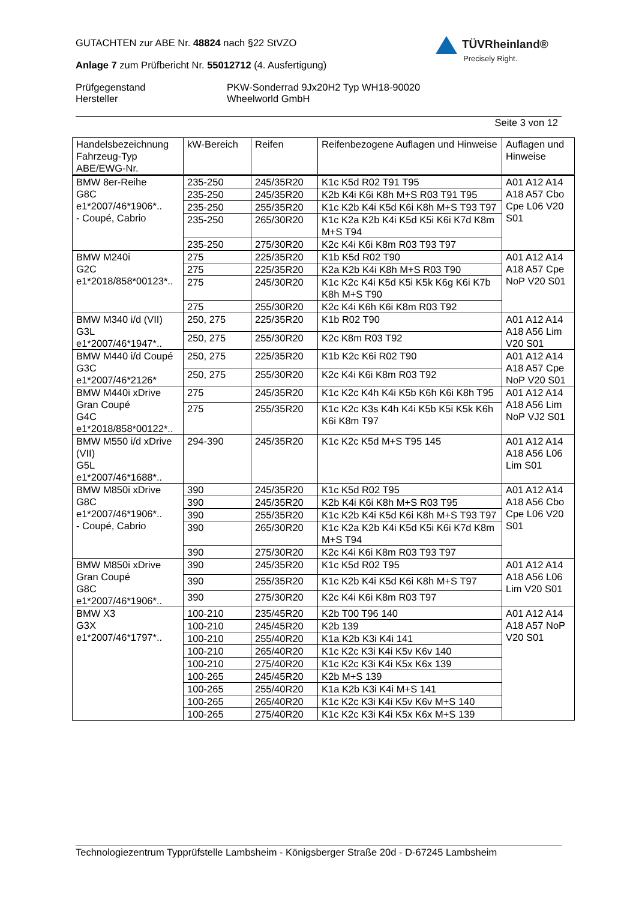GUTACHTEN zur ABE Nr. 48824 nach §22 StVZO
Anlage 7 zum Prüfbericht Nr. 55012712 (4. Ausfertigung)
| Prüfgegenstand Hersteller | PKW-Sonderrad 9Jx20H2 Typ WH18-90020 Wheelworld GmbH |
Seite 3 von 12
TÜVRheinland®
Precisely Right.
| Handelsbezeichnung Fahrzeug-Typ ABE/EWG-Nr. | kW-Bereich | Reifen | Reifenbezogene Auflagen und Hinweise | Auflagen und Hinweise |
| --- | --- | --- | --- | --- |
| BMW 8er-Reihe G8C e1*2007/46*1906*.. - Coupé, Cabrio | 235-250 | 245/35R20 | K1c K5d R02 T91 T95 | A01 A12 A14 A18 A57 Cbo Cpe L06 V20 S01 |
| | 235-250 | 245/35R20 | K2b K4i K6i K8h M+S R03 T91 T95 | |
| | 235-250 | 255/35R20 | K1c K2b K4i K5d K6i K8h M+S T93 T97 | |
| | 235-250 | 265/30R20 | K1c K2a K2b K4i K5d K5i K6i K7d K8m M+S T94 | |
| | 235-250 | 275/30R20 | K2c K4i K6i K8m R03 T93 T97 | |
| BMW M240i G2C e1*2018/858*00123*.. | 275 | 225/35R20 | K1b K5d R02 T90 | A01 A12 A14 A18 A57 Cpe NoP V20 S01 |
| | 275 | 225/35R20 | K2a K2b K4i K8h M+S R03 T90 | |
| | 275 | 245/30R20 | K1c K2c K4i K5d K5i K5k K6g K6i K7b K8h M+S T90 | |
| | 275 | 255/30R20 | K2c K4i K6h K6i K8m R03 T92 | |
| BMW M340 i/d (VII) G3L e1*2007/46*1947*.. | 250, 275 | 225/35R20 | K1b R02 T90 | A01 A12 A14 A18 A56 Lim V20 S01 |
| | 250, 275 | 255/30R20 | K2c K8m R03 T92 | |
| BMW M440 i/d Coupé G3C e1*2007/46*2126* | 250, 275 | 225/35R20 | K1b K2c K6i R02 T90 | A01 A12 A14 A18 A57 Cpe NoP V20 S01 |
| | 250, 275 | 255/30R20 | K2c K4i K6i K8m R03 T92 | |
| BMW M440i xDrive Gran Coupé G4C e1*2018/858*00122*.. | 275 | 245/35R20 | K1c K2c K4h K4i K5b K6h K6i K8h T95 | A01 A12 A14 A18 A56 Lim NoP VJ2 S01 |
| | 275 | 255/35R20 | K1c K2c K3s K4h K4i K5b K5i K5k K6h K6i K8m T97 | |
| BMW M550 i/d xDrive (VII) G5L e1*2007/46*1688*.. | 294-390 | 245/35R20 | K1c K2c K5d M+S T95 145 | A01 A12 A14 A18 A56 L06 Lim S01 |
| BMW M850i xDrive G8C e1*2007/46*1906*.. - Coupé, Cabrio | 390 | 245/35R20 | K1c K5d R02 T95 | A01 A12 A14 A18 A56 Cbo Cpe L06 V20 S01 |
| | 390 | 245/35R20 | K2b K4i K6i K8h M+S R03 T95 | |
| | 390 | 255/35R20 | K1c K2b K4i K5d K6i K8h M+S T93 T97 | |
| | 390 | 265/30R20 | K1c K2a K2b K4i K5d K5i K6i K7d K8m M+S T94 | |
| | 390 | 275/30R20 | K2c K4i K6i K8m R03 T93 T97 | |
| BMW M850i xDrive Gran Coupé G8C e1*2007/46*1906*.. | 390 | 245/35R20 | K1c K5d R02 T95 | A01 A12 A14 A18 A56 L06 Lim V20 S01 |
| | 390 | 255/35R20 | K1c K2b K4i K5d K6i K8h M+S T97 | |
| | 390 | 275/30R20 | K2c K4i K6i K8m R03 T97 | |
| BMW X3 G3X e1*2007/46*1797*.. | 100-210 | 235/45R20 | K2b T00 T96 140 | A01 A12 A14 A18 A57 NoP V20 S01 |
| | 100-210 | 245/45R20 | K2b 139 | |
| | 100-210 | 255/40R20 | K1a K2b K3i K4i 141 | |
| | 100-210 | 265/40R20 | K1c K2c K3i K4i K5v K6v 140 | |
| | 100-210 | 275/40R20 | K1c K2c K3i K4i K5x K6x 139 | |
| | 100-265 | 245/45R20 | K2b M+S 139 | |
| | 100-265 | 255/40R20 | K1a K2b K3i K4i M+S 141 | |
| | 100-265 | 265/40R20 | K1c K2c K3i K4i K5v K6v M+S 140 | |
| | 100-265 | 275/40R20 | K1c K2c K3i K4i K5x K6x M+S 139 | |
Technologiezentrum Typprüfstelle Lambsheim - Königsberger Straße 20d - D-67245 Lambsheim